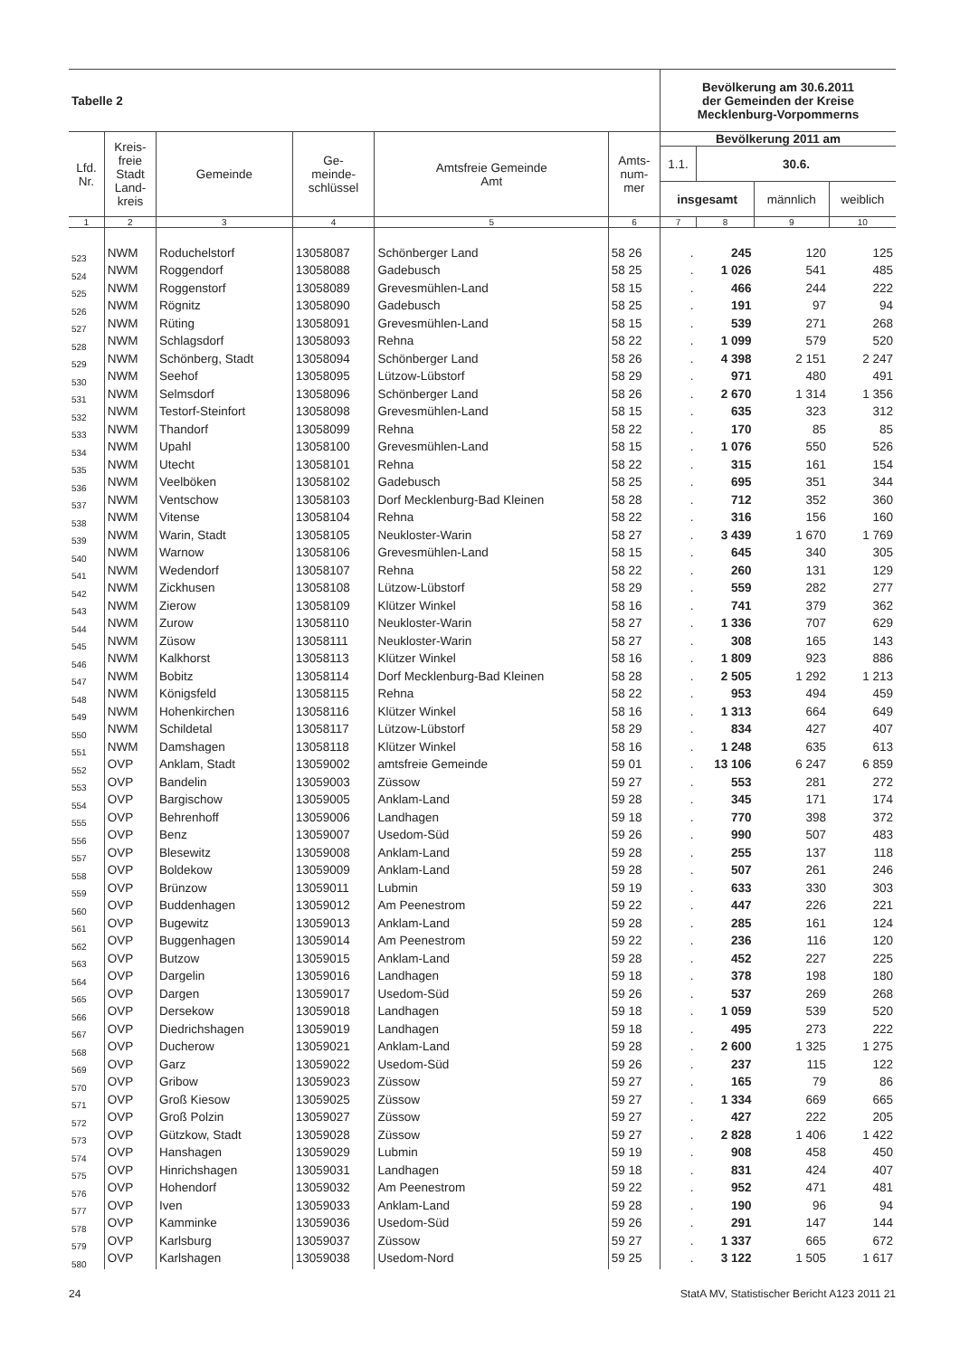| Tabelle 2 | | | | | | Bevölkerung am 30.6.2011 der Gemeinden der Kreise Mecklenburg-Vorpommerns | | | |
| --- | --- | --- | --- | --- | --- | --- | --- | --- | --- |
| Lfd. Nr. | Kreis- freie Stadt Land- kreis | Gemeinde | Ge- meinde- schlüssel | Amtsfreie Gemeinde Amt | Amts- num- mer | Bevölkerung 2011 am | | | |
| | | | | | | 1.1. | 30.6. | | |
| | | | | | | insgesamt | | männlich | weiblich |
| 1 | 2 | 3 | 4 | 5 | 6 | 7 | 8 | 9 | 10 |
| 523 | NWM | Roduchelstorf | 13058087 | Schönberger Land | 58 26 | . | 245 | 120 | 125 |
| 524 | NWM | Roggendorf | 13058088 | Gadebusch | 58 25 | . | 1 026 | 541 | 485 |
| 525 | NWM | Roggenstorf | 13058089 | Grevesmühlen-Land | 58 15 | . | 466 | 244 | 222 |
| 526 | NWM | Rögnitz | 13058090 | Gadebusch | 58 25 | . | 191 | 97 | 94 |
| 527 | NWM | Rüting | 13058091 | Grevesmühlen-Land | 58 15 | . | 539 | 271 | 268 |
| 528 | NWM | Schlagsdorf | 13058093 | Rehna | 58 22 | . | 1 099 | 579 | 520 |
| 529 | NWM | Schönberg, Stadt | 13058094 | Schönberger Land | 58 26 | . | 4 398 | 2 151 | 2 247 |
| 530 | NWM | Seehof | 13058095 | Lützow-Lübstorf | 58 29 | . | 971 | 480 | 491 |
| 531 | NWM | Selmsdorf | 13058096 | Schönberger Land | 58 26 | . | 2 670 | 1 314 | 1 356 |
| 532 | NWM | Testorf-Steinfort | 13058098 | Grevesmühlen-Land | 58 15 | . | 635 | 323 | 312 |
| 533 | NWM | Thandorf | 13058099 | Rehna | 58 22 | . | 170 | 85 | 85 |
| 534 | NWM | Upahl | 13058100 | Grevesmühlen-Land | 58 15 | . | 1 076 | 550 | 526 |
| 535 | NWM | Utecht | 13058101 | Rehna | 58 22 | . | 315 | 161 | 154 |
| 536 | NWM | Veelböken | 13058102 | Gadebusch | 58 25 | . | 695 | 351 | 344 |
| 537 | NWM | Ventschow | 13058103 | Dorf Mecklenburg-Bad Kleinen | 58 28 | . | 712 | 352 | 360 |
| 538 | NWM | Vitense | 13058104 | Rehna | 58 22 | . | 316 | 156 | 160 |
| 539 | NWM | Warin, Stadt | 13058105 | Neukloster-Warin | 58 27 | . | 3 439 | 1 670 | 1 769 |
| 540 | NWM | Warnow | 13058106 | Grevesmühlen-Land | 58 15 | . | 645 | 340 | 305 |
| 541 | NWM | Wedendorf | 13058107 | Rehna | 58 22 | . | 260 | 131 | 129 |
| 542 | NWM | Zickhusen | 13058108 | Lützow-Lübstorf | 58 29 | . | 559 | 282 | 277 |
| 543 | NWM | Zierow | 13058109 | Klützer Winkel | 58 16 | . | 741 | 379 | 362 |
| 544 | NWM | Zurow | 13058110 | Neukloster-Warin | 58 27 | . | 1 336 | 707 | 629 |
| 545 | NWM | Züsow | 13058111 | Neukloster-Warin | 58 27 | . | 308 | 165 | 143 |
| 546 | NWM | Kalkhorst | 13058113 | Klützer Winkel | 58 16 | . | 1 809 | 923 | 886 |
| 547 | NWM | Bobitz | 13058114 | Dorf Mecklenburg-Bad Kleinen | 58 28 | . | 2 505 | 1 292 | 1 213 |
| 548 | NWM | Königsfeld | 13058115 | Rehna | 58 22 | . | 953 | 494 | 459 |
| 549 | NWM | Hohenkirchen | 13058116 | Klützer Winkel | 58 16 | . | 1 313 | 664 | 649 |
| 550 | NWM | Schildetal | 13058117 | Lützow-Lübstorf | 58 29 | . | 834 | 427 | 407 |
| 551 | NWM | Damshagen | 13058118 | Klützer Winkel | 58 16 | . | 1 248 | 635 | 613 |
| 552 | OVP | Anklam, Stadt | 13059002 | amtsfreie Gemeinde | 59 01 | . | 13 106 | 6 247 | 6 859 |
| 553 | OVP | Bandelin | 13059003 | Züssow | 59 27 | . | 553 | 281 | 272 |
| 554 | OVP | Bargischow | 13059005 | Anklam-Land | 59 28 | . | 345 | 171 | 174 |
| 555 | OVP | Behrenhoff | 13059006 | Landhagen | 59 18 | . | 770 | 398 | 372 |
| 556 | OVP | Benz | 13059007 | Usedom-Süd | 59 26 | . | 990 | 507 | 483 |
| 557 | OVP | Blesewitz | 13059008 | Anklam-Land | 59 28 | . | 255 | 137 | 118 |
| 558 | OVP | Boldekow | 13059009 | Anklam-Land | 59 28 | . | 507 | 261 | 246 |
| 559 | OVP | Brünzow | 13059011 | Lubmin | 59 19 | . | 633 | 330 | 303 |
| 560 | OVP | Buddenhagen | 13059012 | Am Peenestrom | 59 22 | . | 447 | 226 | 221 |
| 561 | OVP | Bugewitz | 13059013 | Anklam-Land | 59 28 | . | 285 | 161 | 124 |
| 562 | OVP | Buggenhagen | 13059014 | Am Peenestrom | 59 22 | . | 236 | 116 | 120 |
| 563 | OVP | Butzow | 13059015 | Anklam-Land | 59 28 | . | 452 | 227 | 225 |
| 564 | OVP | Dargelin | 13059016 | Landhagen | 59 18 | . | 378 | 198 | 180 |
| 565 | OVP | Dargen | 13059017 | Usedom-Süd | 59 26 | . | 537 | 269 | 268 |
| 566 | OVP | Dersekow | 13059018 | Landhagen | 59 18 | . | 1 059 | 539 | 520 |
| 567 | OVP | Diedrichshagen | 13059019 | Landhagen | 59 18 | . | 495 | 273 | 222 |
| 568 | OVP | Ducherow | 13059021 | Anklam-Land | 59 28 | . | 2 600 | 1 325 | 1 275 |
| 569 | OVP | Garz | 13059022 | Usedom-Süd | 59 26 | . | 237 | 115 | 122 |
| 570 | OVP | Gribow | 13059023 | Züssow | 59 27 | . | 165 | 79 | 86 |
| 571 | OVP | Groß Kiesow | 13059025 | Züssow | 59 27 | . | 1 334 | 669 | 665 |
| 572 | OVP | Groß Polzin | 13059027 | Züssow | 59 27 | . | 427 | 222 | 205 |
| 573 | OVP | Gützkow, Stadt | 13059028 | Züssow | 59 27 | . | 2 828 | 1 406 | 1 422 |
| 574 | OVP | Hanshagen | 13059029 | Lubmin | 59 19 | . | 908 | 458 | 450 |
| 575 | OVP | Hinrichshagen | 13059031 | Landhagen | 59 18 | . | 831 | 424 | 407 |
| 576 | OVP | Hohendorf | 13059032 | Am Peenestrom | 59 22 | . | 952 | 471 | 481 |
| 577 | OVP | Iven | 13059033 | Anklam-Land | 59 28 | . | 190 | 96 | 94 |
| 578 | OVP | Kamminke | 13059036 | Usedom-Süd | 59 26 | . | 291 | 147 | 144 |
| 579 | OVP | Karlsburg | 13059037 | Züssow | 59 27 | . | 1 337 | 665 | 672 |
| 580 | OVP | Karlshagen | 13059038 | Usedom-Nord | 59 25 | . | 3 122 | 1 505 | 1 617 |
24 StatA MV, Statistischer Bericht A123 2011 21